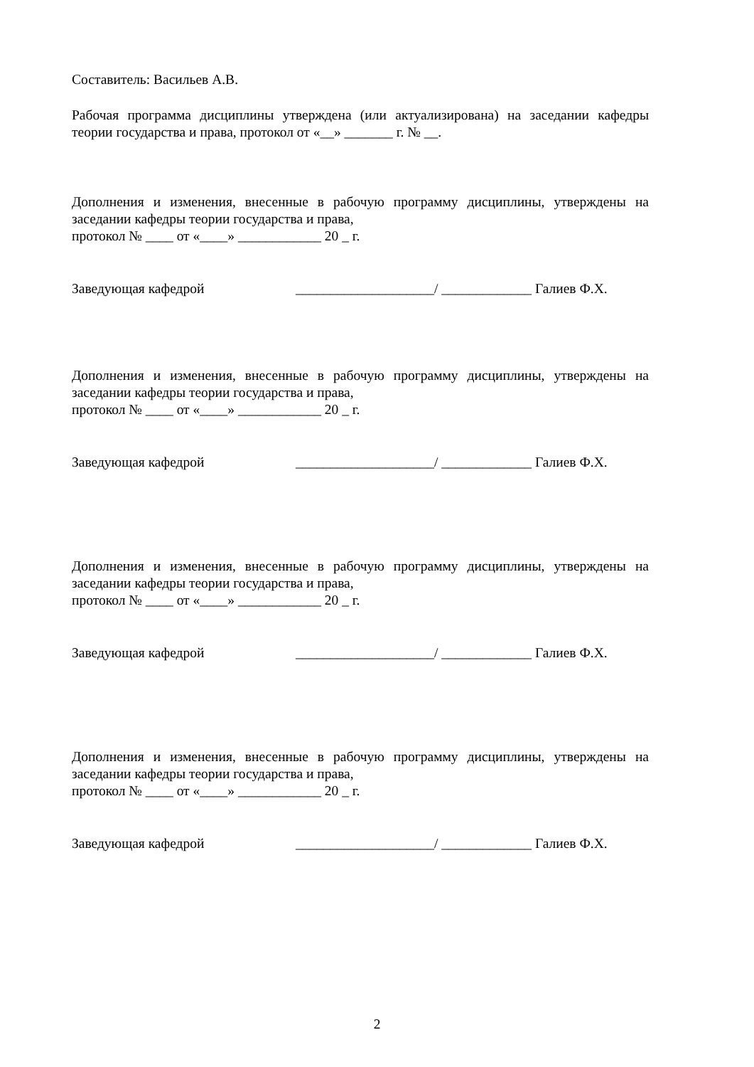Составитель: Васильев А.В.
Рабочая программа дисциплины утверждена (или актуализирована) на заседании кафедры теории государства и права, протокол от «__» _______ г. № __.
Дополнения и изменения, внесенные в рабочую программу дисциплины, утверждены на заседании кафедры теории государства и права,
протокол № ____ от «____» ____________ 20 _ г.
Заведующая кафедрой ____________________/ _____________ Галиев Ф.Х.
Дополнения и изменения, внесенные в рабочую программу дисциплины, утверждены на заседании кафедры теории государства и права,
протокол № ____ от «____» ____________ 20 _ г.
Заведующая кафедрой ____________________/ _____________ Галиев Ф.Х.
Дополнения и изменения, внесенные в рабочую программу дисциплины, утверждены на заседании кафедры теории государства и права,
протокол № ____ от «____» ____________ 20 _ г.
Заведующая кафедрой ____________________/ _____________ Галиев Ф.Х.
Дополнения и изменения, внесенные в рабочую программу дисциплины, утверждены на заседании кафедры теории государства и права,
протокол № ____ от «____» ____________ 20 _ г.
Заведующая кафедрой ____________________/ _____________ Галиев Ф.Х.
2